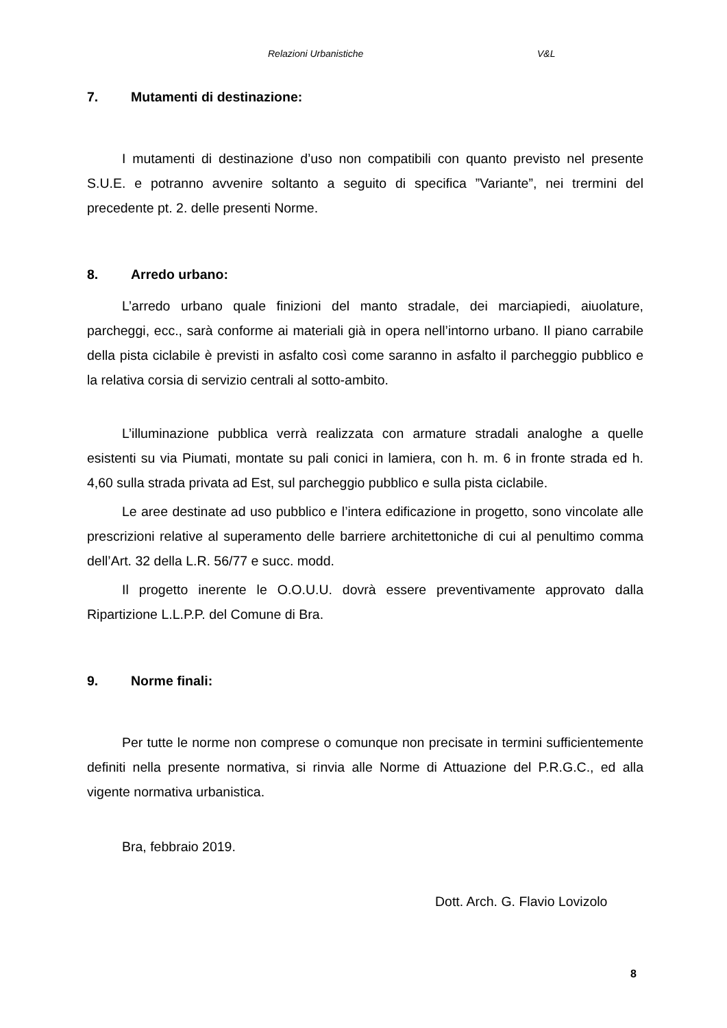Relazioni Urbanistiche V&L
7. Mutamenti di destinazione:
I mutamenti di destinazione d’uso non compatibili con quanto previsto nel presente S.U.E. e potranno avvenire soltanto a seguito di specifica ”Variante”, nei trermini del precedente pt. 2. delle presenti Norme.
8. Arredo urbano:
L’arredo urbano quale finizioni del manto stradale, dei marciapiedi, aiuolature, parcheggi, ecc., sarà conforme ai materiali già in opera nell’intorno urbano. Il piano carrabile della pista ciclabile è previsti in asfalto così come saranno in asfalto il parcheggio pubblico e la relativa corsia di servizio centrali al sotto-ambito.
L’illuminazione pubblica verrà realizzata con armature stradali analoghe a quelle esistenti su via Piumati, montate su pali conici in lamiera, con h. m. 6 in fronte strada ed h. 4,60 sulla strada privata ad Est, sul parcheggio pubblico e sulla pista ciclabile.
Le aree destinate ad uso pubblico e l’intera edificazione in progetto, sono vincolate alle prescrizioni relative al superamento delle barriere architettoniche di cui al penultimo comma dell’Art. 32 della L.R. 56/77 e succ. modd.
Il progetto inerente le O.O.U.U. dovrà essere preventivamente approvato dalla Ripartizione L.L.P.P. del Comune di Bra.
9. Norme finali:
Per tutte le norme non comprese o comunque non precisate in termini sufficientemente definiti nella presente normativa, si rinvia alle Norme di Attuazione del P.R.G.C., ed alla vigente normativa urbanistica.
Bra, febbraio 2019.
Dott. Arch. G. Flavio Lovizolo
8